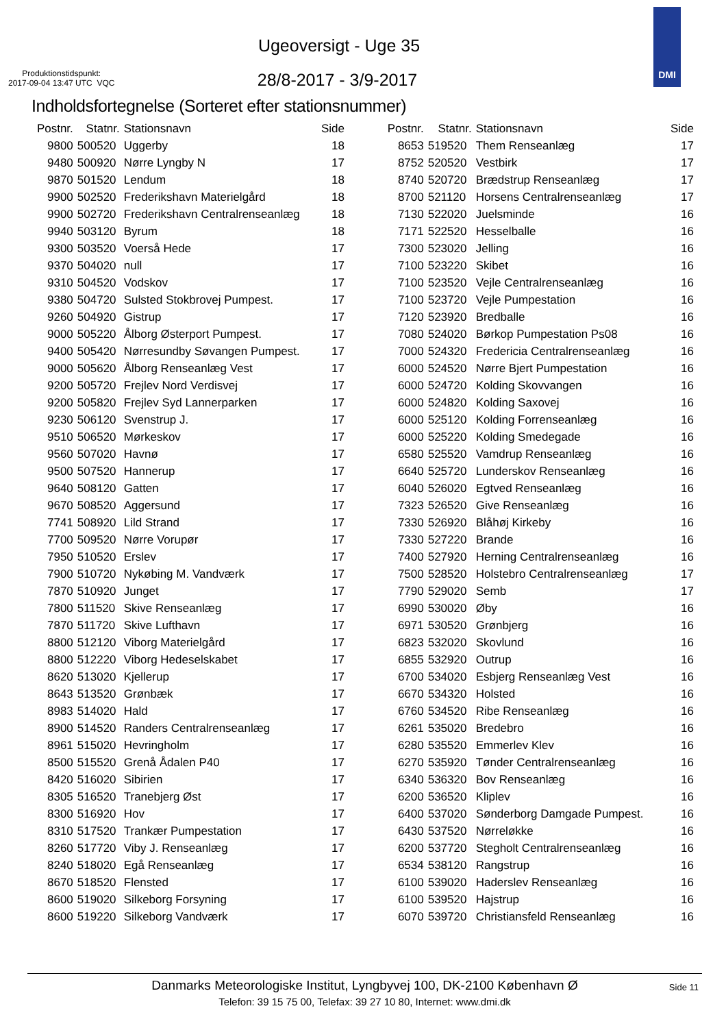Ugeoversigt - Uge 35
Produktionstidspunkt:
2017-09-04 13:47 UTC VQC
28/8-2017 - 3/9-2017
DMI
Indholdsfortegnelse (Sorteret efter stationsnummer)
| Postnr. | Statnr. | Stationsnavn | Side |
| --- | --- | --- | --- |
| 9800 | 500520 | Uggerby | 18 |
| 9480 | 500920 | Nørre Lyngby N | 17 |
| 9870 | 501520 | Lendum | 18 |
| 9900 | 502520 | Frederikshavn Materielgård | 18 |
| 9900 | 502720 | Frederikshavn Centralrenseanlæg | 18 |
| 9940 | 503120 | Byrum | 18 |
| 9300 | 503520 | Voerså Hede | 17 |
| 9370 | 504020 | null | 17 |
| 9310 | 504520 | Vodskov | 17 |
| 9380 | 504720 | Sulsted Stokbrovej Pumpest. | 17 |
| 9260 | 504920 | Gistrup | 17 |
| 9000 | 505220 | Ålborg Østerport Pumpest. | 17 |
| 9400 | 505420 | Nørresundby Søvangen Pumpest. | 17 |
| 9000 | 505620 | Ålborg Renseanlæg Vest | 17 |
| 9200 | 505720 | Frejlev Nord Verdisvej | 17 |
| 9200 | 505820 | Frejlev Syd Lannerparken | 17 |
| 9230 | 506120 | Svenstrup J. | 17 |
| 9510 | 506520 | Mørkeskov | 17 |
| 9560 | 507020 | Havnø | 17 |
| 9500 | 507520 | Hannerup | 17 |
| 9640 | 508120 | Gatten | 17 |
| 9670 | 508520 | Aggersund | 17 |
| 7741 | 508920 | Lild Strand | 17 |
| 7700 | 509520 | Nørre Vorupør | 17 |
| 7950 | 510520 | Erslev | 17 |
| 7900 | 510720 | Nykøbing M. Vandværk | 17 |
| 7870 | 510920 | Junget | 17 |
| 7800 | 511520 | Skive Renseanlæg | 17 |
| 7870 | 511720 | Skive Lufthavn | 17 |
| 8800 | 512120 | Viborg Materielgård | 17 |
| 8800 | 512220 | Viborg Hedeselskabet | 17 |
| 8620 | 513020 | Kjellerup | 17 |
| 8643 | 513520 | Grønbæk | 17 |
| 8983 | 514020 | Hald | 17 |
| 8900 | 514520 | Randers Centralrenseanlæg | 17 |
| 8961 | 515020 | Hevringholm | 17 |
| 8500 | 515520 | Grenå Ådalen P40 | 17 |
| 8420 | 516020 | Sibirien | 17 |
| 8305 | 516520 | Tranebjerg Øst | 17 |
| 8300 | 516920 | Hov | 17 |
| 8310 | 517520 | Trankær Pumpestation | 17 |
| 8260 | 517720 | Viby J. Renseanlæg | 17 |
| 8240 | 518020 | Egå Renseanlæg | 17 |
| 8670 | 518520 | Flensted | 17 |
| 8600 | 519020 | Silkeborg Forsyning | 17 |
| 8600 | 519220 | Silkeborg Vandværk | 17 |
| Postnr. | Statnr. | Stationsnavn | Side |
| --- | --- | --- | --- |
| 8653 | 519520 | Them Renseanlæg | 17 |
| 8752 | 520520 | Vestbirk | 17 |
| 8740 | 520720 | Brædstrup Renseanlæg | 17 |
| 8700 | 521120 | Horsens Centralrenseanlæg | 17 |
| 7130 | 522020 | Juelsminde | 16 |
| 7171 | 522520 | Hesselballe | 16 |
| 7300 | 523020 | Jelling | 16 |
| 7100 | 523220 | Skibet | 16 |
| 7100 | 523520 | Vejle Centralrenseanlæg | 16 |
| 7100 | 523720 | Vejle Pumpestation | 16 |
| 7120 | 523920 | Bredballe | 16 |
| 7080 | 524020 | Børkop Pumpestation Ps08 | 16 |
| 7000 | 524320 | Fredericia Centralrenseanlæg | 16 |
| 6000 | 524520 | Nørre Bjert Pumpestation | 16 |
| 6000 | 524720 | Kolding Skovvangen | 16 |
| 6000 | 524820 | Kolding Saxovej | 16 |
| 6000 | 525120 | Kolding Forrenseanlæg | 16 |
| 6000 | 525220 | Kolding Smedegade | 16 |
| 6580 | 525520 | Vamdrup Renseanlæg | 16 |
| 6640 | 525720 | Lunderskov Renseanlæg | 16 |
| 6040 | 526020 | Egtved Renseanlæg | 16 |
| 7323 | 526520 | Give Renseanlæg | 16 |
| 7330 | 526920 | Blåhøj Kirkeby | 16 |
| 7330 | 527220 | Brande | 16 |
| 7400 | 527920 | Herning Centralrenseanlæg | 16 |
| 7500 | 528520 | Holstebro Centralrenseanlæg | 17 |
| 7790 | 529020 | Semb | 17 |
| 6990 | 530020 | Øby | 16 |
| 6971 | 530520 | Grønbjerg | 16 |
| 6823 | 532020 | Skovlund | 16 |
| 6855 | 532920 | Outrup | 16 |
| 6700 | 534020 | Esbjerg Renseanlæg Vest | 16 |
| 6670 | 534320 | Holsted | 16 |
| 6760 | 534520 | Ribe Renseanlæg | 16 |
| 6261 | 535020 | Bredebro | 16 |
| 6280 | 535520 | Emmerlev Klev | 16 |
| 6270 | 535920 | Tønder Centralrenseanlæg | 16 |
| 6340 | 536320 | Bov Renseanlæg | 16 |
| 6200 | 536520 | Kliplev | 16 |
| 6400 | 537020 | Sønderborg Damgade Pumpest. | 16 |
| 6430 | 537520 | Nørreløkke | 16 |
| 6200 | 537720 | Stegholt Centralrenseanlæg | 16 |
| 6534 | 538120 | Rangstrup | 16 |
| 6100 | 539020 | Haderslev Renseanlæg | 16 |
| 6100 | 539520 | Hajstrup | 16 |
| 6070 | 539720 | Christiansfeld Renseanlæg | 16 |
Danmarks Meteorologiske Institut, Lyngbyvej 100, DK-2100 København Ø
Side 11
Telefon: 39 15 75 00, Telefax: 39 27 10 80, Internet: www.dmi.dk